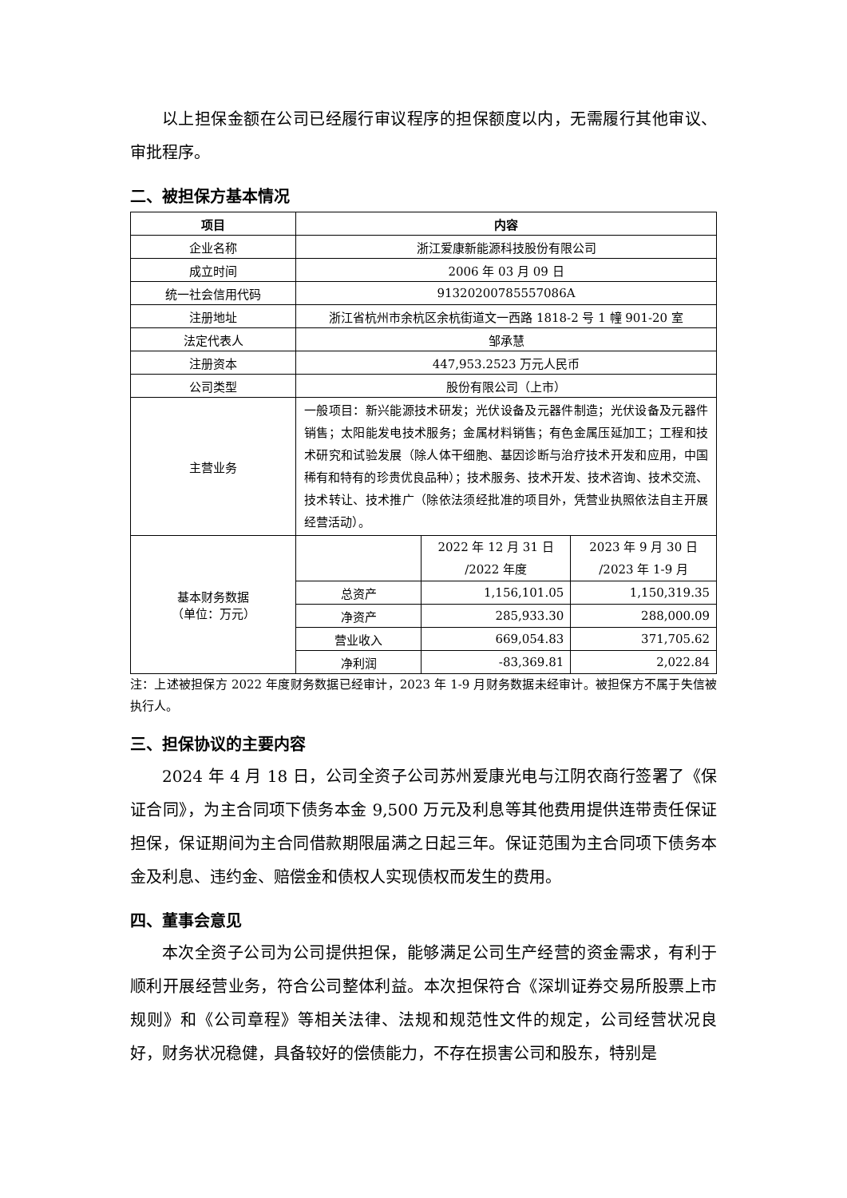以上担保金额在公司已经履行审议程序的担保额度以内，无需履行其他审议、审批程序。
二、被担保方基本情况
| 项目 | 内容 | | |
| --- | --- | --- | --- |
| 企业名称 | 浙江爱康新能源科技股份有限公司 | | |
| 成立时间 | 2006 年 03 月 09 日 | | |
| 统一社会信用代码 | 91320200785557086A | | |
| 注册地址 | 浙江省杭州市余杭区余杭街道文一西路 1818-2 号 1 幢 901-20 室 | | |
| 法定代表人 | 邹承慧 | | |
| 注册资本 | 447,953.2523 万元人民币 | | |
| 公司类型 | 股份有限公司（上市） | | |
| 主营业务 | 一般项目：新兴能源技术研发；光伏设备及元器件制造；光伏设备及元器件销售；太阳能发电技术服务；金属材料销售；有色金属压延加工；工程和技术研究和试验发展（除人体干细胞、基因诊断与治疗技术开发和应用，中国稀有和特有的珍贵优良品种）；技术服务、技术开发、技术咨询、技术交流、技术转让、技术推广（除依法须经批准的项目外，凭营业执照依法自主开展经营活动）。 | | |
| 基本财务数据 （单位：万元） | | 2022 年 12 月 31 日 /2022 年度 | 2023 年 9 月 30 日 /2023 年 1-9 月 |
| | 总资产 | 1,156,101.05 | 1,150,319.35 |
| | 净资产 | 285,933.30 | 288,000.09 |
| | 营业收入 | 669,054.83 | 371,705.62 |
| | 净利润 | -83,369.81 | 2,022.84 |
注：上述被担保方 2022 年度财务数据已经审计，2023 年 1-9 月财务数据未经审计。被担保方不属于失信被执行人。
三、担保协议的主要内容
2024 年 4 月 18 日，公司全资子公司苏州爱康光电与江阴农商行签署了《保证合同》，为主合同项下债务本金 9,500 万元及利息等其他费用提供连带责任保证担保，保证期间为主合同借款期限届满之日起三年。保证范围为主合同项下债务本金及利息、违约金、赔偿金和债权人实现债权而发生的费用。
四、董事会意见
本次全资子公司为公司提供担保，能够满足公司生产经营的资金需求，有利于顺利开展经营业务，符合公司整体利益。本次担保符合《深圳证券交易所股票上市规则》和《公司章程》等相关法律、法规和规范性文件的规定，公司经营状况良好，财务状况稳健，具备较好的偿债能力，不存在损害公司和股东，特别是